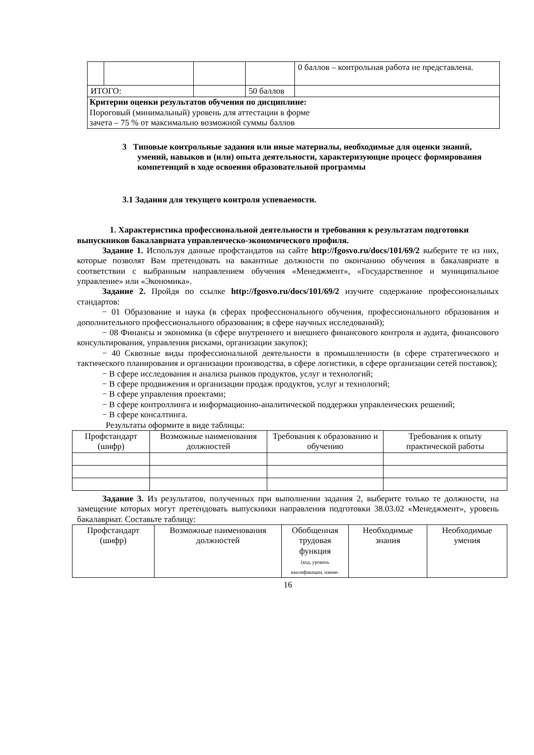| | | | | 0 баллов – контрольная работа не представлена. |
| ИТОГО: | | | 50 баллов | |
| Критерии оценки результатов обучения по дисциплине: Пороговый (минимальный) уровень для аттестации в форме зачета – 75 % от максимально возможной суммы баллов | | | | |
3 Типовые контрольные задания или иные материалы, необходимые для оценки знаний, умений, навыков и (или) опыта деятельности, характеризующие процесс формирования компетенций в ходе освоения образовательной программы
3.1 Задания для текущего контроля успеваемости.
1. Характеристика профессиональной деятельности и требования к результатам подготовки выпускников бакалавриата управленческо-экономического профиля.
Задание 1. Используя данные профстандатов на сайте http://fgosvo.ru/docs/101/69/2 выберите те из них, которые позволят Вам претендовать на вакантные должности по окончанию обучения в бакалавриате в соответствии с выбранным направлением обучения «Менеджмент», «Государственное и муниципальное управление» или «Экономика».
Задание 2. Пройдя по ссылке http://fgosvo.ru/docs/101/69/2 изучите содержание профессиональных стандартов:
− 01 Образование и наука (в сферах профессионального обучения, профессионального образования и дополнительного профессионального образования; в сфере научных исследований);
− 08 Финансы и экономика (в сфере внутреннего и внешнего финансового контроля и аудита, финансового консультирования, управления рисками, организации закупок);
− 40 Сквозные виды профессиональной деятельности в промышленности (в сфере стратегического и тактического планирования и организации производства, в сфере логистики, в сфере организации сетей поставок);
− В сфере исследования и анализа рынков продуктов, услуг и технологий;
− В сфере продвижения и организации продаж продуктов, услуг и технологий;
− В сфере управления проектами;
− В сфере контроллинга и информационно-аналитической поддержки управленческих решений;
− В сфере консалтинга.
Результаты оформите в виде таблицы:
| Профстандарт (шифр) | Возможные наименования должностей | Требования к образованию и обучению | Требования к опыту практической работы |
| --- | --- | --- | --- |
Задание 3. Из результатов, полученных при выполнении задания 2, выберите только те должности, на замещение которых могут претендовать выпускники направления подготовки 38.03.02 «Менеджмент», уровень бакалавриат. Составьте таблицу:
| Профстандарт (шифр) | Возможные наименования должностей | Обобщенная трудовая функция (код, уровень квалификации, наиме- | Необходимые знания | Необходимые умения |
| --- | --- | --- | --- | --- |
16